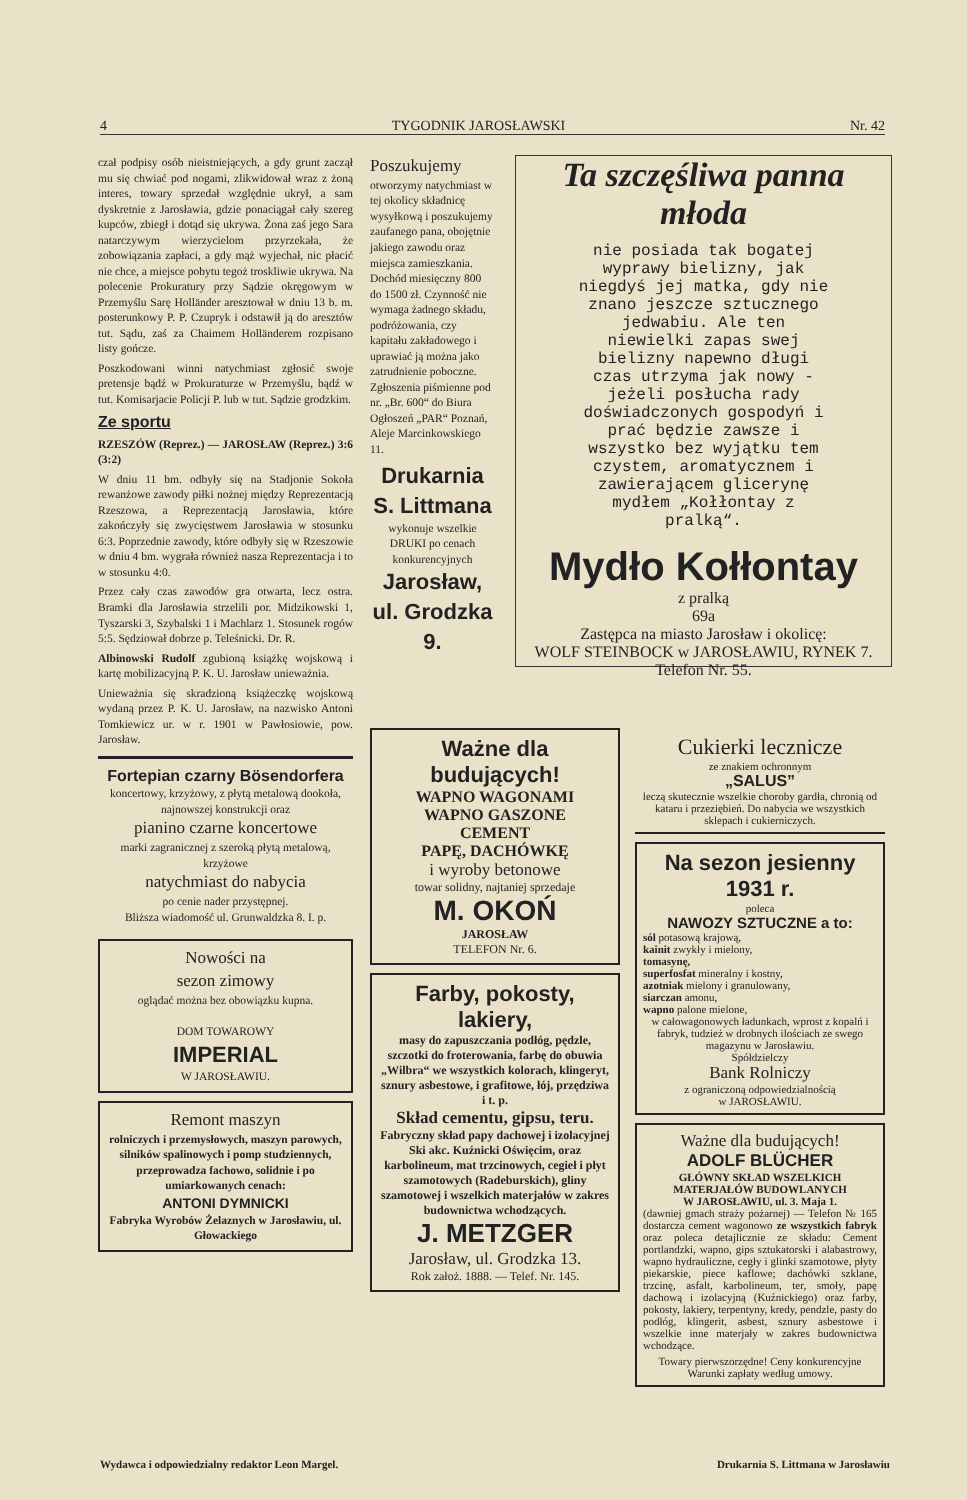4 TYGODNIK JAROSŁAWSKI Nr. 42
czał podpisy osób nieistniejących, a gdy grunt zaczął mu się chwiać pod nogami, zlikwidował wraz z żoną interes, towary sprzedał względnie ukrył, a sam dyskretnie z Jarosławia, gdzie ponaciągał cały szereg kupców, zbiegł i dotąd się ukrywa. Żona zaś jego Sara natarczywym wierzycielom przyrzekała, że zobowiązania zapłaci, a gdy mąż wyjechał, nic płacić nie chce, a miejsce pobytu tegoż troskliwie ukrywa. Na polecenie Prokuratury przy Sądzie okręgowym w Przemyślu Sarę Holländer aresztował w dniu 13 b. m. posterunkowy P. P. Czupryk i odstawił ją do aresztów tut. Sądu, zaś za Chaimem Holländerem rozpisano listy gończe.
Poszkodowani winni natychmiast zgłosić swoje pretensje bądź w Prokuraturze w Przemyślu, bądź w tut. Komisarjacie Policji P. lub w tut. Sądzie grodzkim.
Ze sportu
RZESZÓW (Reprez.) — JAROSŁAW (Reprez.) 3:6 (3:2)
W dniu 11 bm. odbyły się na Stadjonie Sokoła rewanżowe zawody piłki nożnej między Reprezentacją Rzeszowa, a Reprezentacją Jarosławia, które zakończyły się zwycięstwem Jarosławia w stosunku 6:3. Poprzednie zawody, które odbyły się w Rzeszowie w dniu 4 bm. wygrała również nasza Reprezentacja i to w stosunku 4:0.
Przez cały czas zawodów gra otwarta, lecz ostra. Bramki dla Jarosławia strzelili por. Midzikowski 1, Tyszarski 3, Szybalski 1 i Machlarz 1. Stosunek rogów 5:5. Sędziował dobrze p. Teleśnicki. Dr. R.
Albinowski Rudolf zgubioną książkę wojskową i kartę mobilizacyjną P. K. U. Jarosław unieważnia.
Unieważnia się skradzioną książeczkę wojskową wydaną przez P. K. U. Jarosław, na nazwisko Antoni Tomkiewicz ur. w r. 1901 w Pawłosiowie, pow. Jarosław.
Fortepian czarny Bösendorfera
koncertowy, krzyżowy, z płytą metalową dookoła, najnowszej konstrukcji oraz
pianino czarne koncertowe
marki zagranicznej z szeroką płytą metalową, krzyżowe
natychmiast do nabycia
po cenie nader przystępnej.
Bliższa wiadomość ul. Grunwaldzka 8. I. p.
Nowości na
sezon zimowy
oglądać można bez obowiązku kupna.
DOM TOWAROWY
IMPERIAL
W JAROSŁAWIU.
Remont maszyn
rolniczych i przemysłowych, maszyn parowych, silników spalinowych i pomp studziennych, przeprowadza fachowo, solidnie i po umiarkowanych cenach:
ANTONI DYMNICKI
Fabryka Wyrobów Żelaznych w Jarosławiu, ul. Głowackiego
Poszukujemy
otworzymy natychmiast w tej okolicy składnicę wysyłkową i poszukujemy zaufanego pana, obojętnie jakiego zawodu oraz miejsca zamieszkania. Dochód miesięczny 800 do 1500 zł. Czynność nie wymaga żadnego składu, podróżowania, czy kapitału zakładowego i uprawiać ją można jako zatrudnienie poboczne. Zgłoszenia piśmienne pod nr. „Br. 600“ do Biura Ogłoszeń „PAR“ Poznań, Aleje Marcinkowskiego 11.
Drukarnia S. Littmana
wykonuje wszelkie DRUKI po cenach konkurencyjnych
Jarosław, ul. Grodzka 9.
Ta szczęśliwa panna młoda
nie posiada tak bogatej wyprawy bielizny, jak niegdyś jej matka, gdy nie znano jeszcze sztucznego jedwabiu. Ale ten niewielki zapas swej bielizny napewno długi czas utrzyma jak nowy - jeżeli posłucha rady doświadczonych gospodyń i prać będzie zawsze i wszystko bez wyjątku tem czystem, aromatycznem i zawierającem glicerynę mydłem „Kołłontay z pralką“.
Mydło Kołłontay
z pralką
69a
Zastępca na miasto Jarosław i okolicę:
WOLF STEINBOCK w JAROSŁAWIU, RYNEK 7.
Telefon Nr. 55.
Ważne dla budujących!
WAPNO WAGONAMI
WAPNO GASZONE
CEMENT
PAPĘ, DACHÓWKĘ
i wyroby betonowe
towar solidny, najtaniej sprzedaje
M. OKOŃ
JAROSŁAW
TELEFON Nr. 6.
Farby, pokosty, lakiery,
masy do zapuszczania podłóg, pędzle, szczotki do froterowania, farbę do obuwia „Wilbra“ we wszystkich kolorach, klingeryt, sznury asbestowe, i grafitowe, łój, przędziwa i t. p.
Skład cementu, gipsu, teru.
Fabryczny skład papy dachowej i izolacyjnej Ski akc. Kuźnicki Oświęcim, oraz karbolineum, mat trzcinowych, cegieł i płyt szamotowych (Radeburskich), gliny szamotowej i wszelkich materjałów w zakres budownictwa wchodzących.
J. METZGER
Jarosław, ul. Grodzka 13.
Rok założ. 1888. — Telef. Nr. 145.
Cukierki lecznicze
ze znakiem ochronnym
„SALUS”
leczą skutecznie wszelkie choroby gardła, chronią od kataru i przeziębień. Do nabycia we wszystkich sklepach i cukierniczych.
Na sezon jesienny 1931 r.
poleca
NAWOZY SZTUCZNE a to:
sól potasową krajową,
kainit zwykły i mielony,
tomasynę,
superfosfat mineralny i kostny,
azotniak mielony i granulowany,
siarczan amonu,
wapno palone mielone,
w całowagonowych ładunkach, wprost z kopalń i fabryk, tudzież w drobnych ilościach ze swego magazynu w Jarosławiu.
Spółdzielczy
Bank Rolniczy
z ograniczoną odpowiedzialnością
w JAROSŁAWIU.
Ważne dla budujących!
ADOLF BLÜCHER
GŁÓWNY SKŁAD WSZELKICH MATERJAŁÓW BUDOWLANYCH
W JAROSŁAWIU, ul. 3. Maja 1.
(dawniej gmach straży pożarnej) — Telefon № 165 dostarcza cement wagonowo ze wszystkich fabryk oraz poleca detajlicznie ze składu: Cement portlandzki, wapno, gips sztukatorski i alabastrowy, wapno hydrauliczne, cegły i glinki szamotowe, płyty piekarskie, piece kaflowe; dachówki szklane, trzcinę, asfalt, karbolineum, ter, smoły, papę dachową i izolacyjną (Kuźnickiego) oraz farby, pokosty, lakiery, terpentyny, kredy, pendzle, pasty do podłóg, klingerit, asbest, sznury asbestowe i wszelkie inne materjały w zakres budownictwa wchodzące.
Towary pierwszorzędne! Ceny konkurencyjne
Warunki zapłaty według umowy.
Wydawca i odpowiedzialny redaktor Leon Margel. Drukarnia S. Littmana w Jarosławiu